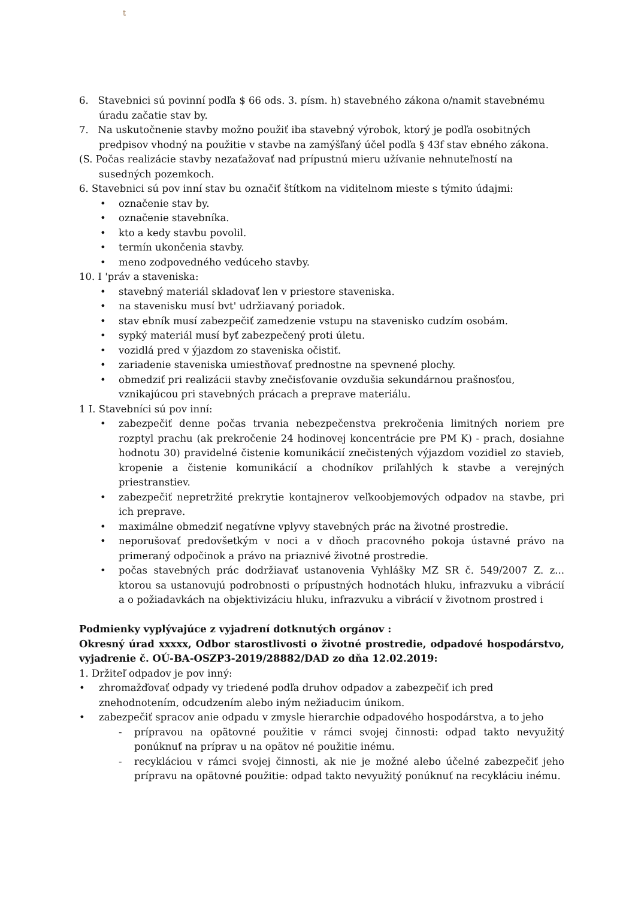t
6. Stavebnici sú povinní podľa $ 66 ods. 3. písm. h) stavebného zákona o/namit stavebnému úradu začatie stav by.
7. Na uskutočnenie stavby možno použiť iba stavebný výrobok, ktorý je podľa osobitných predpisov vhodný na použitie v stavbe na zamýšľaný účel podľa § 43f stav ebného zákona.
(S. Počas realizácie stavby nezaťažovať nad prípustnú mieru užívanie nehnuteľností na susedných pozemkoch.
6. Stavebnici sú pov inní stav bu označiť štítkom na viditelnom mieste s týmito údajmi:
• označenie stav by.
• označenie stavebníka.
• kto a kedy stavbu povolil.
• termín ukončenia stavby.
• meno zodpovedného vedúceho stavby.
10. I 'práv a staveniska:
• stavebný materiál skladovať len v priestore staveniska.
• na stavenisku musí bvt' udržiavaný poriadok.
• stav ebník musí zabezpečiť zamedzenie vstupu na stavenisko cudzím osobám.
• sypký materiál musí byť zabezpečený proti úletu.
• vozidlá pred v ýjazdom zo staveniska očistiť.
• zariadenie staveniska umiestňovať prednostne na spevnené plochy.
• obmedziť pri realizácii stavby znečisťovanie ovzdušia sekundárnou prašnosťou, vznikajúcou pri stavebných prácach a preprave materiálu.
1 I. Stavebníci sú pov inní:
• zabezpečiť denne počas trvania nebezpečenstva prekročenia limitných noriem pre rozptyl prachu (ak prekročenie 24 hodinovej koncentrácie pre PM K) - prach, dosiahne hodnotu 30) pravidelné čistenie komunikácií znečistených výjazdom vozidiel zo stavieb, kropenie a čistenie komunikácií a chodníkov priľahlých k stavbe a verejných priestranstiev.
• zabezpečiť nepretržité prekrytie kontajnerov veľkoobjemových odpadov na stavbe, pri ich preprave.
• maximálne obmedziť negatívne vplyvy stavebných prác na životné prostredie.
• neporušovať predovšetkým v noci a v dňoch pracovného pokoja ústavné právo na primeraný odpočinok a právo na priaznivé životné prostredie.
• počas stavebných prác dodržiavať ustanovenia Vyhlášky MZ SR č. 549/2007 Z. z... ktorou sa ustanovujú podrobnosti o prípustných hodnotách hluku, infrazvuku a vibrácií a o požiadavkách na objektivizáciu hluku, infrazvuku a vibrácií v životnom prostred i
Podmienky vyplývajúce z vyjadrení dotknutých orgánov :
Okresný úrad xxxxx, Odbor starostlivosti o životné prostredie, odpadové hospodárstvo, vyjadrenie č. OÚ-BA-OSZP3-2019/28882/DAD zo dňa 12.02.2019:
1. Držiteľ odpadov je pov inný:
• zhromažďovať odpady vy triedené podľa druhov odpadov a zabezpečiť ich pred znehodnotením, odcudzením alebo iným nežiaducim únikom.
• zabezpečiť spracov anie odpadu v zmysle hierarchie odpadového hospodárstva, a to jeho
- prípravou na opätovné použitie v rámci svojej činnosti: odpad takto nevyužitý ponúknuť na príprav u na opätov né použitie inému.
- recykláciou v rámci svojej činnosti, ak nie je možné alebo účelné zabezpečiť jeho prípravu na opätovné použitie: odpad takto nevyužitý ponúknuť na recykláciu inému.